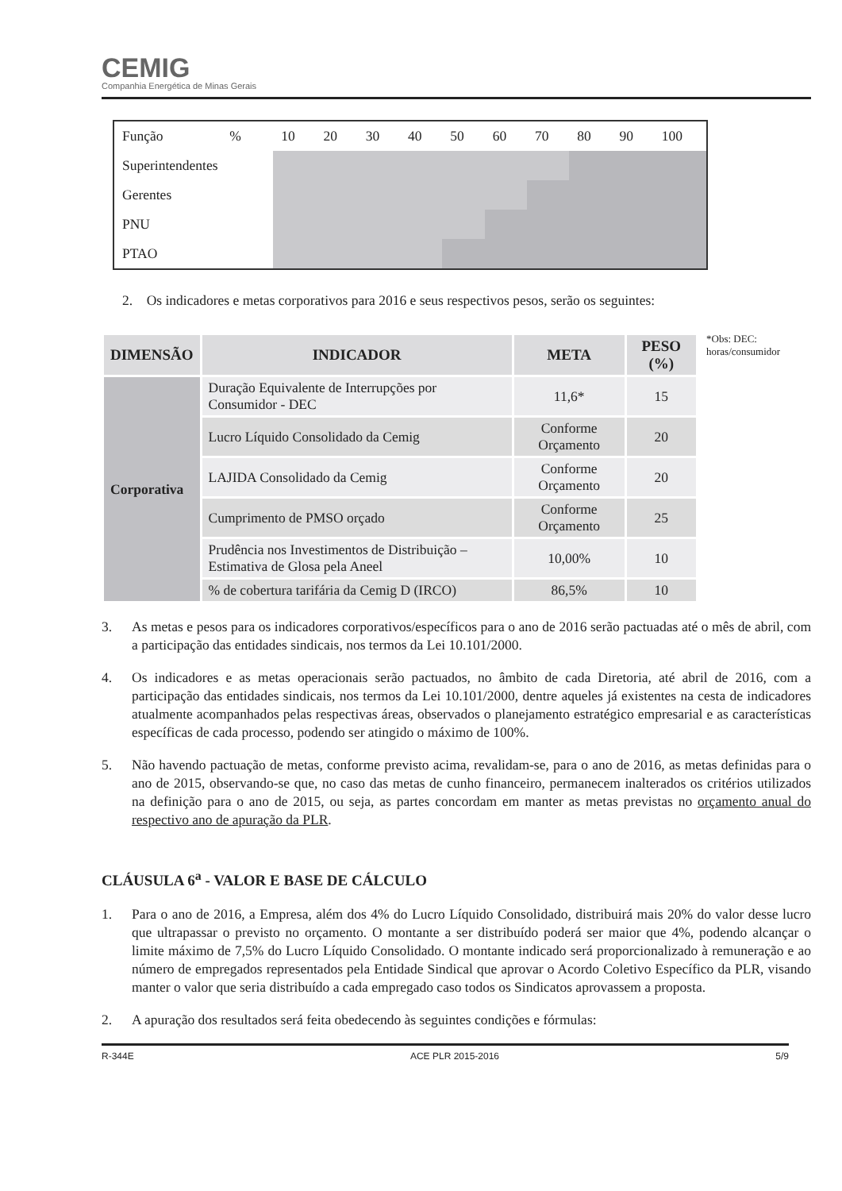CEMIG
Companhia Energética de Minas Gerais
| Função | % | 10 | 20 | 30 | 40 | 50 | 60 | 70 | 80 | 90 | 100 |
| Superintendentes | | | | | | | | | | | |
| Gerentes | | | | | | | | | | | |
| PNU | | | | | | | | | | | |
| PTAO | | | | | | | | | | | |
2. Os indicadores e metas corporativos para 2016 e seus respectivos pesos, serão os seguintes:
| DIMENSÃO | INDICADOR | META | PESO (%) |
| --- | --- | --- | --- |
| Corporativa | Duração Equivalente de Interrupções por Consumidor - DEC | 11,6* | 15 |
| | Lucro Líquido Consolidado da Cemig | Conforme Orçamento | 20 |
| | LAJIDA Consolidado da Cemig | Conforme Orçamento | 20 |
| | Cumprimento de PMSO orçado | Conforme Orçamento | 25 |
| | Prudência nos Investimentos de Distribuição – Estimativa de Glosa pela Aneel | 10,00% | 10 |
| | % de cobertura tarifária da Cemig D (IRCO) | 86,5% | 10 |
*Obs: DEC:
horas/consumidor
3. As metas e pesos para os indicadores corporativos/específicos para o ano de 2016 serão pactuadas até o mês de abril, com a participação das entidades sindicais, nos termos da Lei 10.101/2000.
4. Os indicadores e as metas operacionais serão pactuados, no âmbito de cada Diretoria, até abril de 2016, com a participação das entidades sindicais, nos termos da Lei 10.101/2000, dentre aqueles já existentes na cesta de indicadores atualmente acompanhados pelas respectivas áreas, observados o planejamento estratégico empresarial e as características específicas de cada processo, podendo ser atingido o máximo de 100%.
5. Não havendo pactuação de metas, conforme previsto acima, revalidam-se, para o ano de 2016, as metas definidas para o ano de 2015, observando-se que, no caso das metas de cunho financeiro, permanecem inalterados os critérios utilizados na definição para o ano de 2015, ou seja, as partes concordam em manter as metas previstas no orçamento anual do respectivo ano de apuração da PLR.
CLÁUSULA 6<sup>a</sup> - VALOR E BASE DE CÁLCULO
1. Para o ano de 2016, a Empresa, além dos 4% do Lucro Líquido Consolidado, distribuirá mais 20% do valor desse lucro que ultrapassar o previsto no orçamento. O montante a ser distribuído poderá ser maior que 4%, podendo alcançar o limite máximo de 7,5% do Lucro Líquido Consolidado. O montante indicado será proporcionalizado à remuneração e ao número de empregados representados pela Entidade Sindical que aprovar o Acordo Coletivo Específico da PLR, visando manter o valor que seria distribuído a cada empregado caso todos os Sindicatos aprovassem a proposta.
2. A apuração dos resultados será feita obedecendo às seguintes condições e fórmulas:
R-344E ACE PLR 2015-2016 5/9